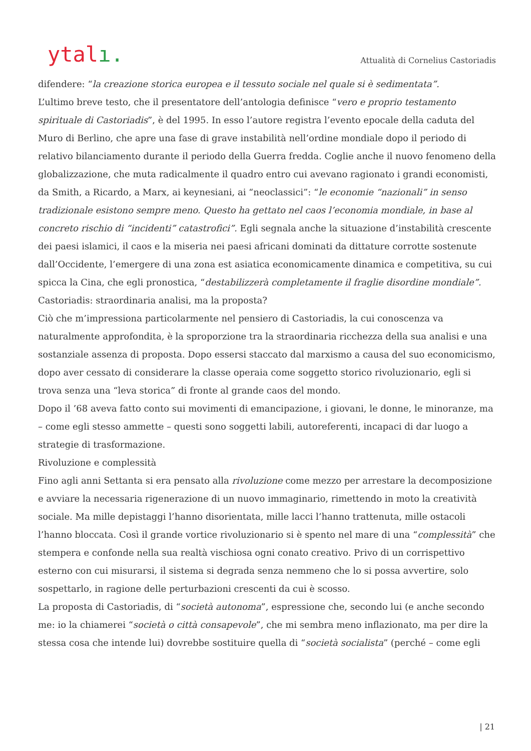ytalı.
Attualità di Cornelius Castoriadis
difendere: “la creazione storica europea e il tessuto sociale nel quale si è sedimentata”.
L’ultimo breve testo, che il presentatore dell’antologia definisce “vero e proprio testamento spirituale di Castoriadis”, è del 1995. In esso l’autore registra l’evento epocale della caduta del Muro di Berlino, che apre una fase di grave instabilità nell’ordine mondiale dopo il periodo di relativo bilanciamento durante il periodo della Guerra fredda. Coglie anche il nuovo fenomeno della globalizzazione, che muta radicalmente il quadro entro cui avevano ragionato i grandi economisti, da Smith, a Ricardo, a Marx, ai keynesiani, ai “neoclassici”: “le economie “nazionali” in senso tradizionale esistono sempre meno. Questo ha gettato nel caos l’economia mondiale, in base al concreto rischio di “incidenti” catastrofici”. Egli segnala anche la situazione d’instabilità crescente dei paesi islamici, il caos e la miseria nei paesi africani dominati da dittature corrotte sostenute dall’Occidente, l’emergere di una zona est asiatica economicamente dinamica e competitiva, su cui spicca la Cina, che egli pronostica, “destabilizzerà completamente il fraglie disordine mondiale”.
Castoriadis: straordinaria analisi, ma la proposta?
Ciò che m’impressiona particolarmente nel pensiero di Castoriadis, la cui conoscenza va naturalmente approfondita, è la sproporzione tra la straordinaria ricchezza della sua analisi e una sostanziale assenza di proposta. Dopo essersi staccato dal marxismo a causa del suo economicismo, dopo aver cessato di considerare la classe operaia come soggetto storico rivoluzionario, egli si trova senza una “leva storica” di fronte al grande caos del mondo.
Dopo il ’68 aveva fatto conto sui movimenti di emancipazione, i giovani, le donne, le minoranze, ma – come egli stesso ammette – questi sono soggetti labili, autoreferenti, incapaci di dar luogo a strategie di trasformazione.
Rivoluzione e complessità
Fino agli anni Settanta si era pensato alla rivoluzione come mezzo per arrestare la decomposizione e avviare la necessaria rigenerazione di un nuovo immaginario, rimettendo in moto la creatività sociale. Ma mille depistaggi l’hanno disorientata, mille lacci l’hanno trattenuta, mille ostacoli l’hanno bloccata. Così il grande vortice rivoluzionario si è spento nel mare di una “complessità” che stempera e confonde nella sua realtà vischiosa ogni conato creativo. Privo di un corrispettivo esterno con cui misurarsi, il sistema si degrada senza nemmeno che lo si possa avvertire, solo sospettarlo, in ragione delle perturbazioni crescenti da cui è scosso.
La proposta di Castoriadis, di “società autonoma”, espressione che, secondo lui (e anche secondo me: io la chiamerei “società o città consapevole”, che mi sembra meno inflazionato, ma per dire la stessa cosa che intende lui) dovrebbe sostituire quella di “società socialista” (perché – come egli
| 21